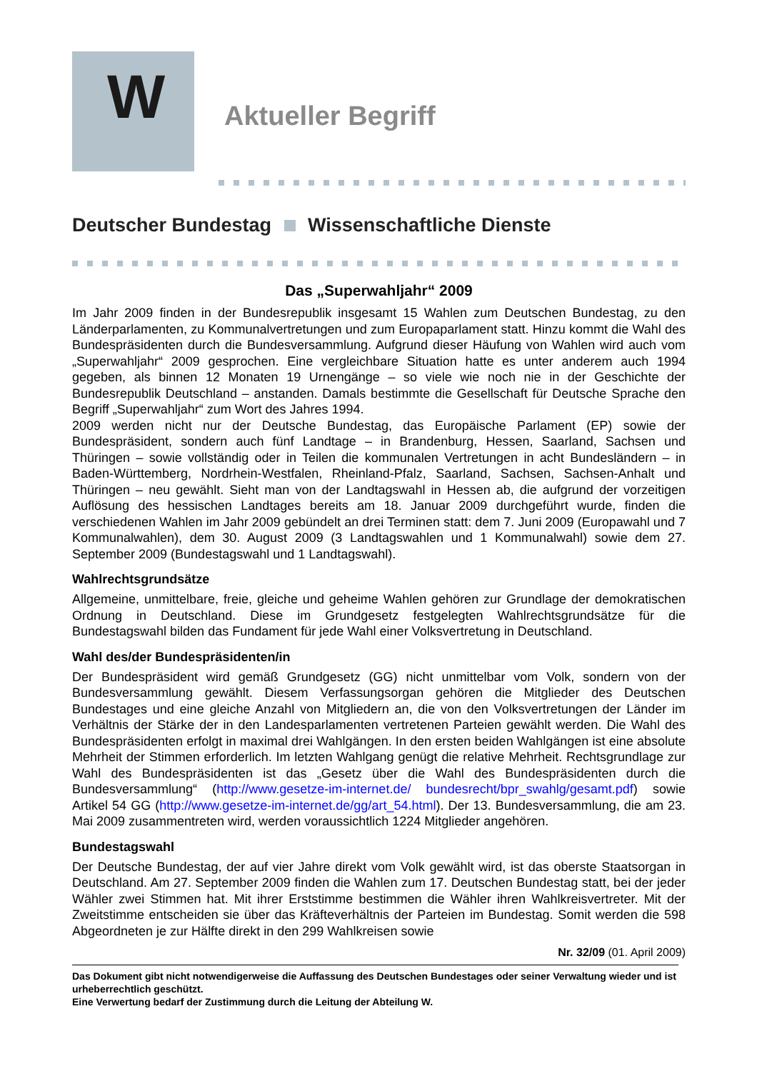W
Aktueller Begriff
Deutscher Bundestag Wissenschaftliche Dienste
Das „Superwahljahr“ 2009
Im Jahr 2009 finden in der Bundesrepublik insgesamt 15 Wahlen zum Deutschen Bundestag, zu den Länderparlamenten, zu Kommunalvertretungen und zum Europaparlament statt. Hinzu kommt die Wahl des Bundespräsidenten durch die Bundesversammlung. Aufgrund dieser Häufung von Wahlen wird auch vom „Superwahljahr“ 2009 gesprochen. Eine vergleichbare Situation hatte es unter anderem auch 1994 gegeben, als binnen 12 Monaten 19 Urnengänge – so viele wie noch nie in der Geschichte der Bundesrepublik Deutschland – anstanden. Damals bestimmte die Gesellschaft für Deutsche Sprache den Begriff „Superwahljahr“ zum Wort des Jahres 1994.
2009 werden nicht nur der Deutsche Bundestag, das Europäische Parlament (EP) sowie der Bundespräsident, sondern auch fünf Landtage – in Brandenburg, Hessen, Saarland, Sachsen und Thüringen – sowie vollständig oder in Teilen die kommunalen Vertretungen in acht Bundesländern – in Baden-Württemberg, Nordrhein-Westfalen, Rheinland-Pfalz, Saarland, Sachsen, Sachsen-Anhalt und Thüringen – neu gewählt. Sieht man von der Landtagswahl in Hessen ab, die aufgrund der vorzeitigen Auflösung des hessischen Landtages bereits am 18. Januar 2009 durchgeführt wurde, finden die verschiedenen Wahlen im Jahr 2009 gebündelt an drei Terminen statt: dem 7. Juni 2009 (Europawahl und 7 Kommunalwahlen), dem 30. August 2009 (3 Landtagswahlen und 1 Kommunalwahl) sowie dem 27. September 2009 (Bundestagswahl und 1 Landtagswahl).
Wahlrechtsgrundsätze
Allgemeine, unmittelbare, freie, gleiche und geheime Wahlen gehören zur Grundlage der demokratischen Ordnung in Deutschland. Diese im Grundgesetz festgelegten Wahlrechtsgrundsätze für die Bundestagswahl bilden das Fundament für jede Wahl einer Volksvertretung in Deutschland.
Wahl des/der Bundespräsidenten/in
Der Bundespräsident wird gemäß Grundgesetz (GG) nicht unmittelbar vom Volk, sondern von der Bundesversammlung gewählt. Diesem Verfassungsorgan gehören die Mitglieder des Deutschen Bundestages und eine gleiche Anzahl von Mitgliedern an, die von den Volksvertretungen der Länder im Verhältnis der Stärke der in den Landesparlamenten vertretenen Parteien gewählt werden. Die Wahl des Bundespräsidenten erfolgt in maximal drei Wahlgängen. In den ersten beiden Wahlgängen ist eine absolute Mehrheit der Stimmen erforderlich. Im letzten Wahlgang genügt die relative Mehrheit. Rechtsgrundlage zur Wahl des Bundespräsidenten ist das „Gesetz über die Wahl des Bundespräsidenten durch die Bundesversammlung“ (http://www.gesetze-im-internet.de/ bundesrecht/bpr_swahlg/gesamt.pdf) sowie Artikel 54 GG (http://www.gesetze-im-internet.de/gg/art_54.html). Der 13. Bundesversammlung, die am 23. Mai 2009 zusammentreten wird, werden voraussichtlich 1224 Mitglieder angehören.
Bundestagswahl
Der Deutsche Bundestag, der auf vier Jahre direkt vom Volk gewählt wird, ist das oberste Staatsorgan in Deutschland. Am 27. September 2009 finden die Wahlen zum 17. Deutschen Bundestag statt, bei der jeder Wähler zwei Stimmen hat. Mit ihrer Erststimme bestimmen die Wähler ihren Wahlkreisvertreter. Mit der Zweitstimme entscheiden sie über das Kräfteverhältnis der Parteien im Bundestag. Somit werden die 598 Abgeordneten je zur Hälfte direkt in den 299 Wahlkreisen sowie
Nr. 32/09 (01. April 2009)
Das Dokument gibt nicht notwendigerweise die Auffassung des Deutschen Bundestages oder seiner Verwaltung wieder und ist urheberrechtlich geschützt.
Eine Verwertung bedarf der Zustimmung durch die Leitung der Abteilung W.